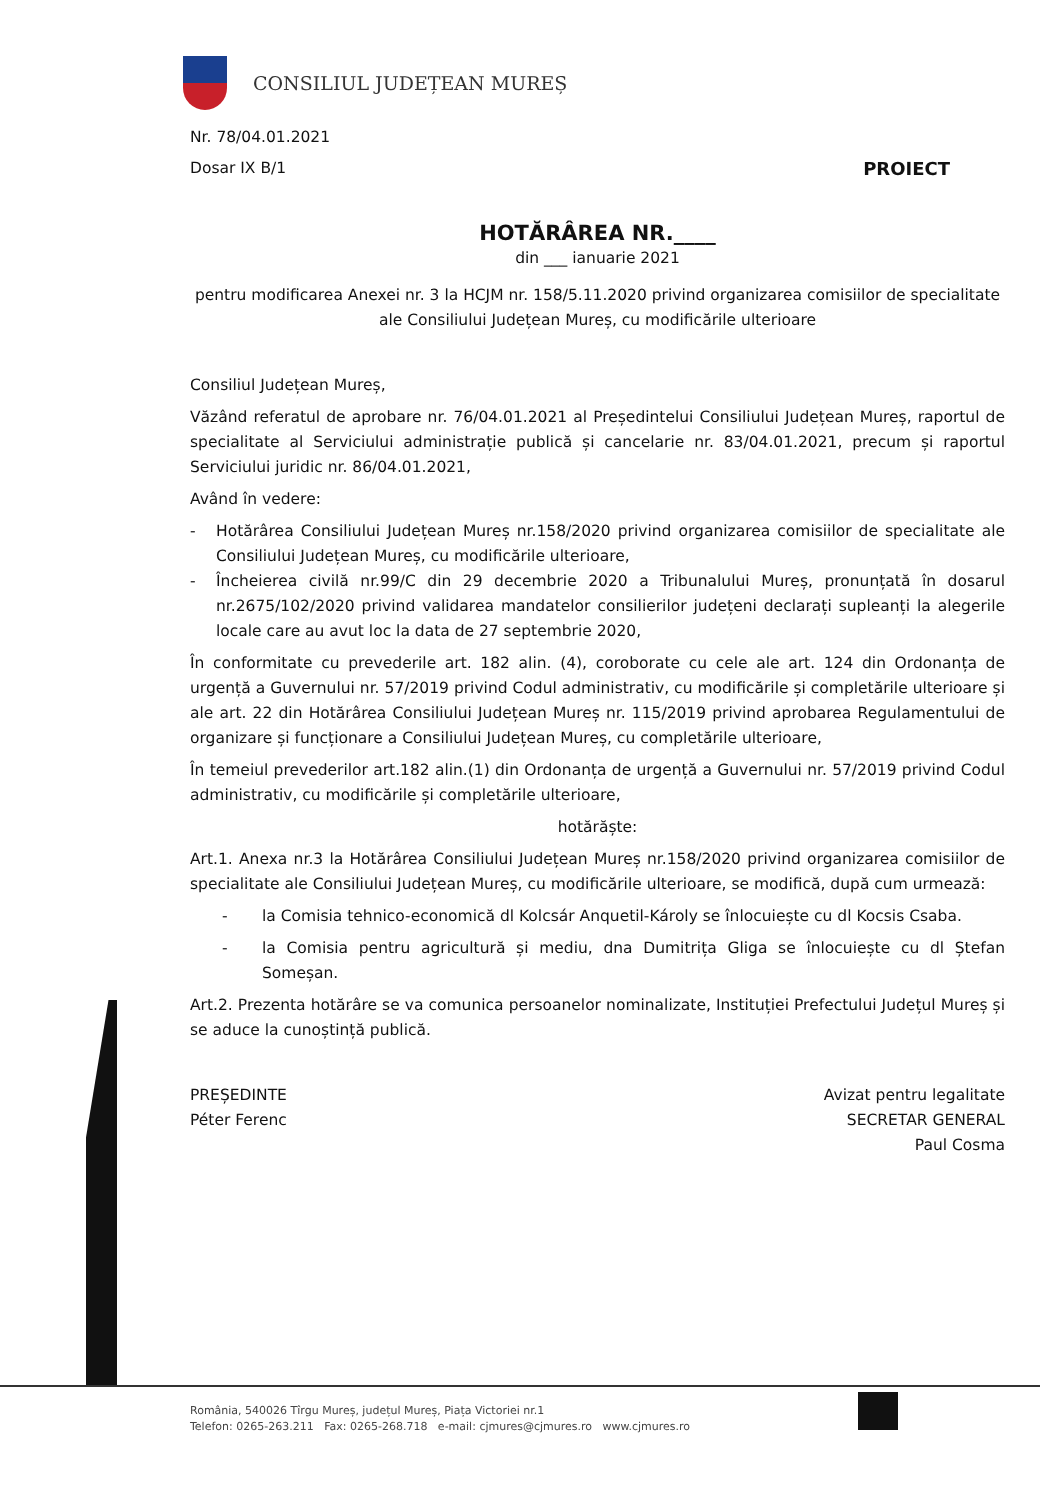CONSILIUL JUDEȚEAN MUREȘ
Nr. 78/04.01.2021
Dosar IX B/1 PROIECT
HOTĂRÂREA NR.____
din ___ ianuarie 2021
pentru modificarea Anexei nr. 3 la HCJM nr. 158/5.11.2020 privind organizarea comisiilor de specialitate ale Consiliului Județean Mureș, cu modificările ulterioare
Consiliul Județean Mureș,
Văzând referatul de aprobare nr. 76/04.01.2021 al Președintelui Consiliului Județean Mureș, raportul de specialitate al Serviciului administrație publică și cancelarie nr. 83/04.01.2021, precum și raportul Serviciului juridic nr. 86/04.01.2021,
Având în vedere:
- Hotărârea Consiliului Județean Mureș nr.158/2020 privind organizarea comisiilor de specialitate ale Consiliului Județean Mureș, cu modificările ulterioare,
- Încheierea civilă nr.99/C din 29 decembrie 2020 a Tribunalului Mureș, pronunțată în dosarul nr.2675/102/2020 privind validarea mandatelor consilierilor județeni declarați supleanți la alegerile locale care au avut loc la data de 27 septembrie 2020,
În conformitate cu prevederile art. 182 alin. (4), coroborate cu cele ale art. 124 din Ordonanța de urgență a Guvernului nr. 57/2019 privind Codul administrativ, cu modificările și completările ulterioare și ale art. 22 din Hotărârea Consiliului Județean Mureș nr. 115/2019 privind aprobarea Regulamentului de organizare și funcționare a Consiliului Județean Mureș, cu completările ulterioare,
În temeiul prevederilor art.182 alin.(1) din Ordonanța de urgență a Guvernului nr. 57/2019 privind Codul administrativ, cu modificările și completările ulterioare,
hotărăște:
Art.1. Anexa nr.3 la Hotărârea Consiliului Județean Mureș nr.158/2020 privind organizarea comisiilor de specialitate ale Consiliului Județean Mureș, cu modificările ulterioare, se modifică, după cum urmează:
- la Comisia tehnico-economică dl Kolcsár Anquetil-Károly se înlocuiește cu dl Kocsis Csaba.
- la Comisia pentru agricultură și mediu, dna Dumitrița Gliga se înlocuiește cu dl Ștefan Someșan.
Art.2. Prezenta hotărâre se va comunica persoanelor nominalizate, Instituției Prefectului Județul Mureș și se aduce la cunoștință publică.
PREȘEDINTE
Péter Ferenc
Avizat pentru legalitate
SECRETAR GENERAL
Paul Cosma
România, 540026 Tîrgu Mureș, județul Mureș, Piața Victoriei nr.1
Telefon: 0265-263.211 Fax: 0265-268.718 e-mail: cjmures@cjmures.ro www.cjmures.ro